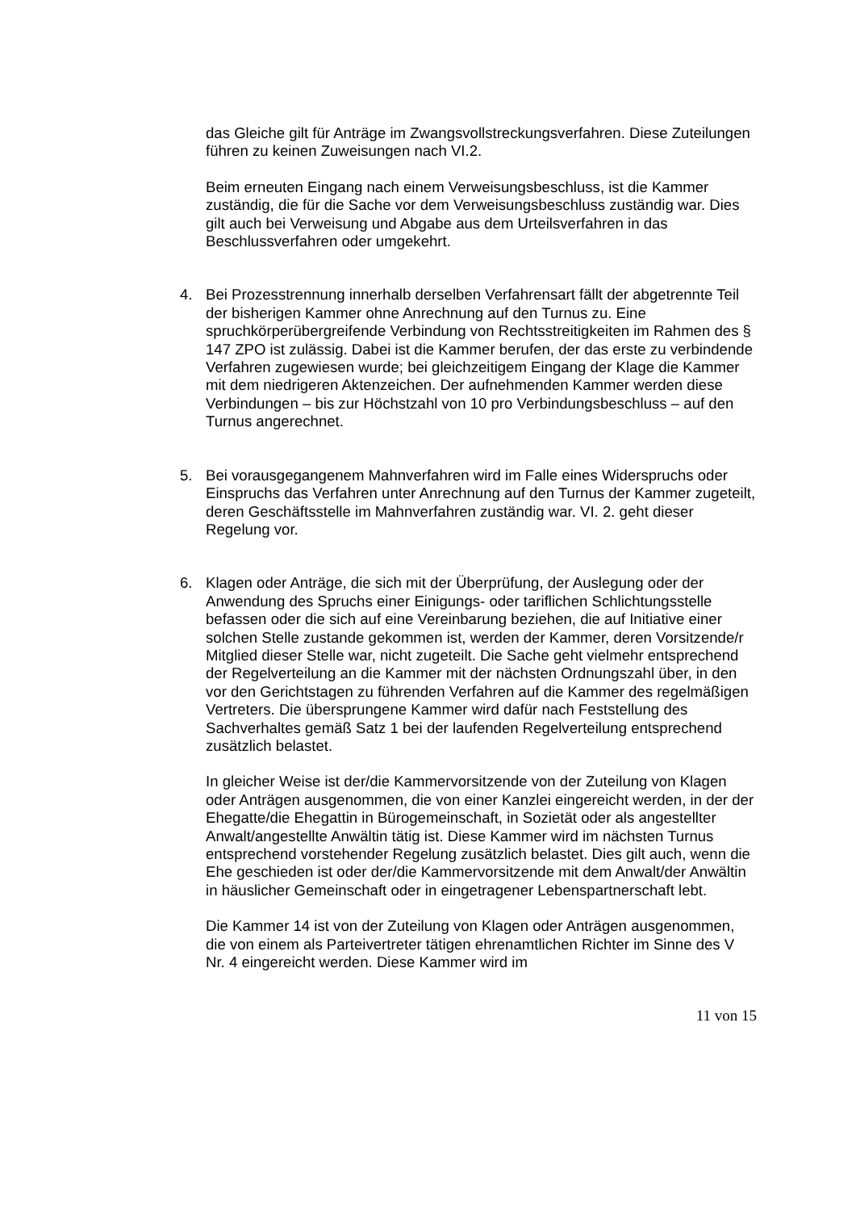das Gleiche gilt für Anträge im Zwangsvollstreckungsverfahren. Diese Zuteilungen führen zu keinen Zuweisungen nach VI.2.
Beim erneuten Eingang nach einem Verweisungsbeschluss, ist die Kammer zuständig, die für die Sache vor dem Verweisungsbeschluss zuständig war. Dies gilt auch bei Verweisung und Abgabe aus dem Urteilsverfahren in das Beschlussverfahren oder umgekehrt.
4. Bei Prozesstrennung innerhalb derselben Verfahrensart fällt der abgetrennte Teil der bisherigen Kammer ohne Anrechnung auf den Turnus zu. Eine spruchkörperübergreifende Verbindung von Rechtsstreitigkeiten im Rahmen des § 147 ZPO ist zulässig. Dabei ist die Kammer berufen, der das erste zu verbindende Verfahren zugewiesen wurde; bei gleichzeitigem Eingang der Klage die Kammer mit dem niedrigeren Aktenzeichen. Der aufnehmenden Kammer werden diese Verbindungen – bis zur Höchstzahl von 10 pro Verbindungsbeschluss – auf den Turnus angerechnet.
5. Bei vorausgegangenem Mahnverfahren wird im Falle eines Widerspruchs oder Einspruchs das Verfahren unter Anrechnung auf den Turnus der Kammer zugeteilt, deren Geschäftsstelle im Mahnverfahren zuständig war. VI. 2. geht dieser Regelung vor.
6. Klagen oder Anträge, die sich mit der Überprüfung, der Auslegung oder der Anwendung des Spruchs einer Einigungs- oder tariflichen Schlichtungsstelle befassen oder die sich auf eine Vereinbarung beziehen, die auf Initiative einer solchen Stelle zustande gekommen ist, werden der Kammer, deren Vorsitzende/r Mitglied dieser Stelle war, nicht zugeteilt. Die Sache geht vielmehr entsprechend der Regelverteilung an die Kammer mit der nächsten Ordnungszahl über, in den vor den Gerichtstagen zu führenden Verfahren auf die Kammer des regelmäßigen Vertreters. Die übersprungene Kammer wird dafür nach Feststellung des Sachverhaltes gemäß Satz 1 bei der laufenden Regelverteilung entsprechend zusätzlich belastet.
In gleicher Weise ist der/die Kammervorsitzende von der Zuteilung von Klagen oder Anträgen ausgenommen, die von einer Kanzlei eingereicht werden, in der der Ehegatte/die Ehegattin in Bürogemeinschaft, in Sozietät oder als angestellter Anwalt/angestellte Anwältin tätig ist. Diese Kammer wird im nächsten Turnus entsprechend vorstehender Regelung zusätzlich belastet. Dies gilt auch, wenn die Ehe geschieden ist oder der/die Kammervorsitzende mit dem Anwalt/der Anwältin in häuslicher Gemeinschaft oder in eingetragener Lebenspartnerschaft lebt.
Die Kammer 14 ist von der Zuteilung von Klagen oder Anträgen ausgenommen, die von einem als Parteivertreter tätigen ehrenamtlichen Richter im Sinne des V Nr. 4 eingereicht werden. Diese Kammer wird im
11 von 15